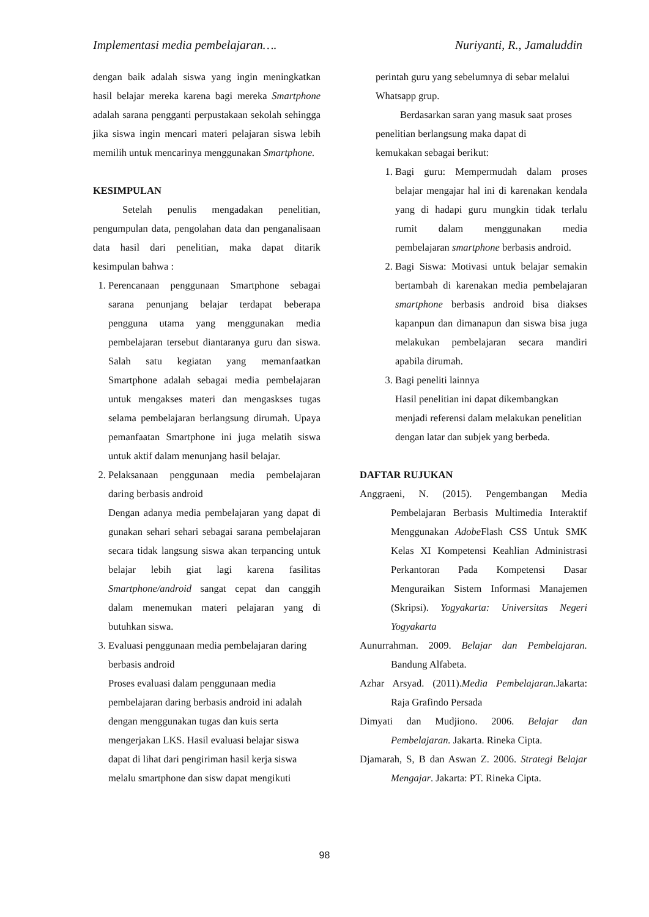Implementasi media pembelajaran…. Nuriyanti, R., Jamaluddin
dengan baik adalah siswa yang ingin meningkatkan hasil belajar mereka karena bagi mereka Smartphone adalah sarana pengganti perpustakaan sekolah sehingga jika siswa ingin mencari materi pelajaran siswa lebih memilih untuk mencarinya menggunakan Smartphone.
KESIMPULAN
Setelah penulis mengadakan penelitian, pengumpulan data, pengolahan data dan penganalisaan data hasil dari penelitian, maka dapat ditarik kesimpulan bahwa :
1. Perencanaan penggunaan Smartphone sebagai sarana penunjang belajar terdapat beberapa pengguna utama yang menggunakan media pembelajaran tersebut diantaranya guru dan siswa. Salah satu kegiatan yang memanfaatkan Smartphone adalah sebagai media pembelajaran untuk mengakses materi dan mengaskses tugas selama pembelajaran berlangsung dirumah. Upaya pemanfaatan Smartphone ini juga melatih siswa untuk aktif dalam menunjang hasil belajar.
2. Pelaksanaan penggunaan media pembelajaran daring berbasis android
Dengan adanya media pembelajaran yang dapat di gunakan sehari sehari sebagai sarana pembelajaran secara tidak langsung siswa akan terpancing untuk belajar lebih giat lagi karena fasilitas Smartphone/android sangat cepat dan canggih dalam menemukan materi pelajaran yang di butuhkan siswa.
3. Evaluasi penggunaan media pembelajaran daring berbasis android
Proses evaluasi dalam penggunaan media pembelajaran daring berbasis android ini adalah dengan menggunakan tugas dan kuis serta mengerjakan LKS. Hasil evaluasi belajar siswa dapat di lihat dari pengiriman hasil kerja siswa melalu smartphone dan sisw dapat mengikuti
perintah guru yang sebelumnya di sebar melalui Whatsapp grup.
Berdasarkan saran yang masuk saat proses penelitian berlangsung maka dapat di
kemukakan sebagai berikut:
1. Bagi guru: Mempermudah dalam proses belajar mengajar hal ini di karenakan kendala yang di hadapi guru mungkin tidak terlalu rumit dalam menggunakan media pembelajaran smartphone berbasis android.
2. Bagi Siswa: Motivasi untuk belajar semakin bertambah di karenakan media pembelajaran smartphone berbasis android bisa diakses kapanpun dan dimanapun dan siswa bisa juga melakukan pembelajaran secara mandiri apabila dirumah.
3. Bagi peneliti lainnya
Hasil penelitian ini dapat dikembangkan menjadi referensi dalam melakukan penelitian dengan latar dan subjek yang berbeda.
DAFTAR RUJUKAN
Anggraeni, N. (2015). Pengembangan Media Pembelajaran Berbasis Multimedia Interaktif Menggunakan Adobe Flash CSS Untuk SMK Kelas XI Kompetensi Keahlian Administrasi Perkantoran Pada Kompetensi Dasar Menguraikan Sistem Informasi Manajemen (Skripsi). Yogyakarta: Universitas Negeri Yogyakarta
Aunurrahman. 2009. Belajar dan Pembelajaran. Bandung Alfabeta.
Azhar Arsyad. (2011).Media Pembelajaran. Jakarta: Raja Grafindo Persada
Dimyati dan Mudjiono. 2006. Belajar dan Pembelajaran. Jakarta. Rineka Cipta.
Djamarah, S, B dan Aswan Z. 2006. Strategi Belajar Mengajar. Jakarta: PT. Rineka Cipta.
98